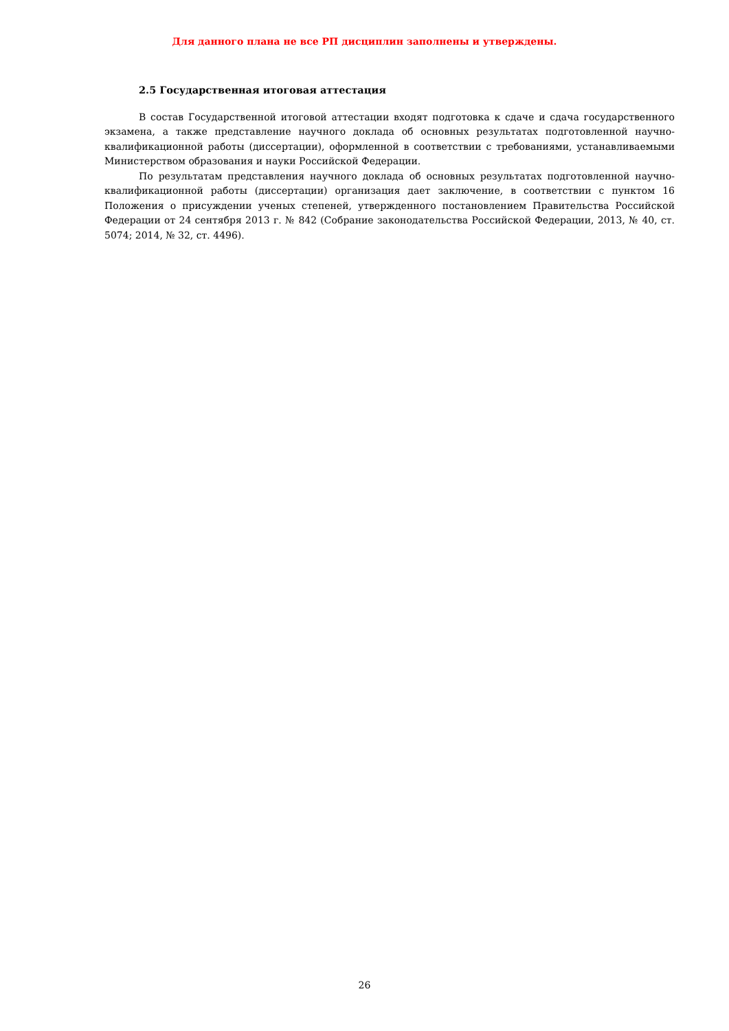Для данного плана не все РП дисциплин заполнены и утверждены.
2.5 Государственная итоговая аттестация
В состав Государственной итоговой аттестации входят подготовка к сдаче и сдача государственного экзамена, а также представление научного доклада об основных результатах подготовленной научно-квалификационной работы (диссертации), оформленной в соответствии с требованиями, устанавливаемыми Министерством образования и науки Российской Федерации.
По результатам представления научного доклада об основных результатах подготовленной научно-квалификационной работы (диссертации) организация дает заключение, в соответствии с пунктом 16 Положения о присуждении ученых степеней, утвержденного постановлением Правительства Российской Федерации от 24 сентября 2013 г. № 842 (Собрание законодательства Российской Федерации, 2013, № 40, ст. 5074; 2014, № 32, ст. 4496).
26